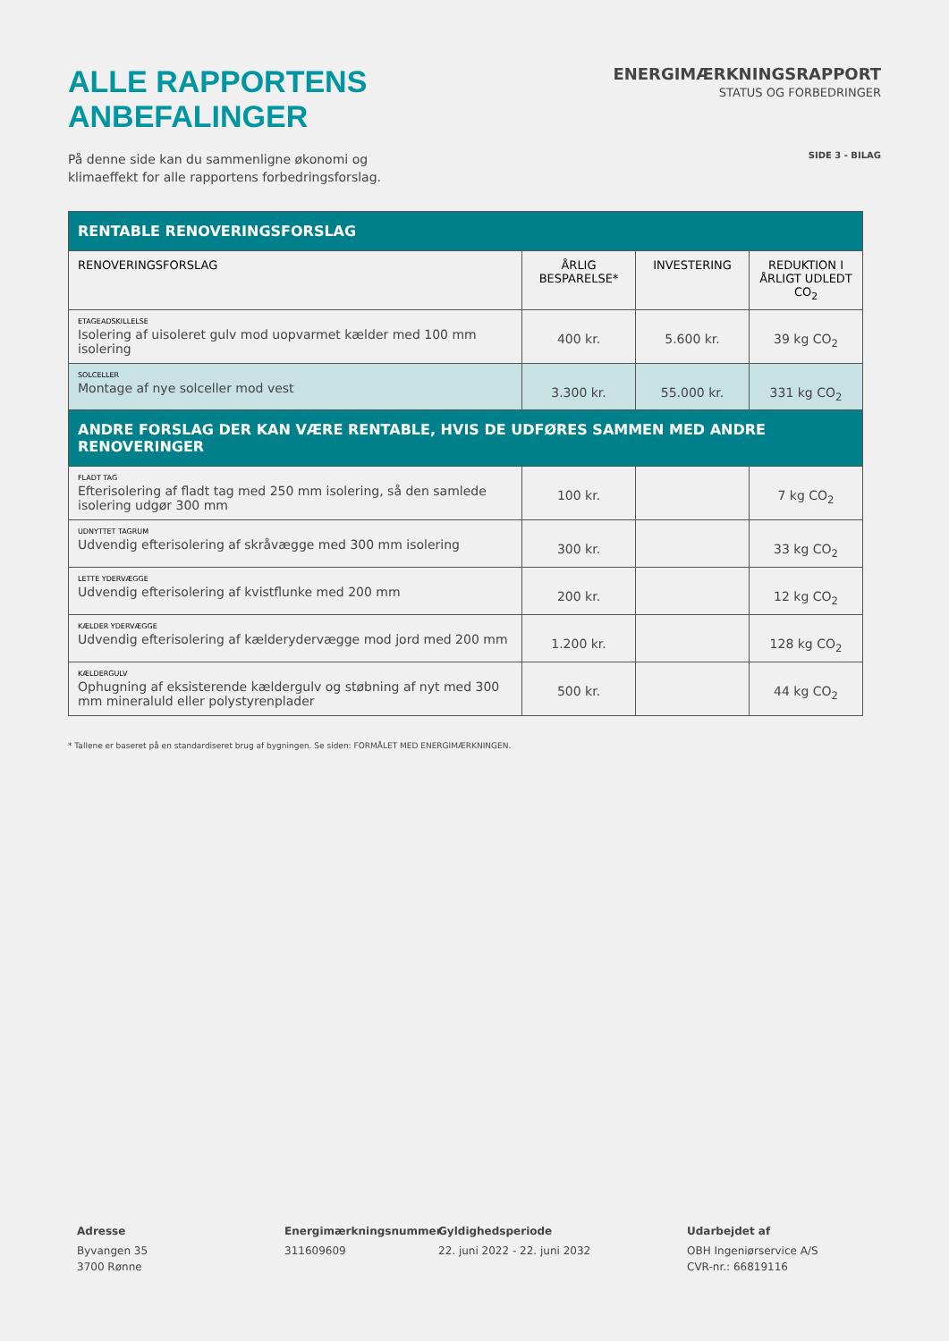ALLE RAPPORTENS ANBEFALINGER
ENERGIMÆRKNINGSRAPPORT
STATUS OG FORBEDRINGER
På denne side kan du sammenligne økonomi og
klimaeffekt for alle rapportens forbedringsforslag.
SIDE 3 - BILAG
| RENTABLE RENOVERINGSFORSLAG | | | |
| --- | --- | --- | --- |
| RENOVERINGSFORSLAG | ÅRLIG BESPARELSE* | INVESTERING | REDUKTION I ÅRLIGT UDLEDT CO<sub>2</sub> |
| ETAGEADSKILLELSE Isolering af uisoleret gulv mod uopvarmet kælder med 100 mm isolering | 400 kr. | 5.600 kr. | 39 kg CO<sub>2</sub> |
| SOLCELLER Montage af nye solceller mod vest | 3.300 kr. | 55.000 kr. | 331 kg CO<sub>2</sub> |
| ANDRE FORSLAG DER KAN VÆRE RENTABLE, HVIS DE UDFØRES SAMMEN MED ANDRE RENOVERINGER | | | |
| FLADT TAG Efterisolering af fladt tag med 250 mm isolering, så den samlede isolering udgør 300 mm | 100 kr. | | 7 kg CO<sub>2</sub> |
| UDNYTTET TAGRUM Udvendig efterisolering af skråvægge med 300 mm isolering | 300 kr. | | 33 kg CO<sub>2</sub> |
| LETTE YDERVÆGGE Udvendig efterisolering af kvistflunke med 200 mm | 200 kr. | | 12 kg CO<sub>2</sub> |
| KÆLDER YDERVÆGGE Udvendig efterisolering af kælderydervægge mod jord med 200 mm | 1.200 kr. | | 128 kg CO<sub>2</sub> |
| KÆLDERGULV Ophugning af eksisterende kældergulv og støbning af nyt med 300 mm mineraluld eller polystyrenplader | 500 kr. | | 44 kg CO<sub>2</sub> |
* Tallene er baseret på en standardiseret brug af bygningen. Se siden: FORMÅLET MED ENERGIMÆRKNINGEN.
Adresse
Byvangen 35
3700 Rønne
Energimærkningsnummer
311609609
Gyldighedsperiode
22. juni 2022 - 22. juni 2032
Udarbejdet af
OBH Ingeniørservice A/S
CVR-nr.: 66819116